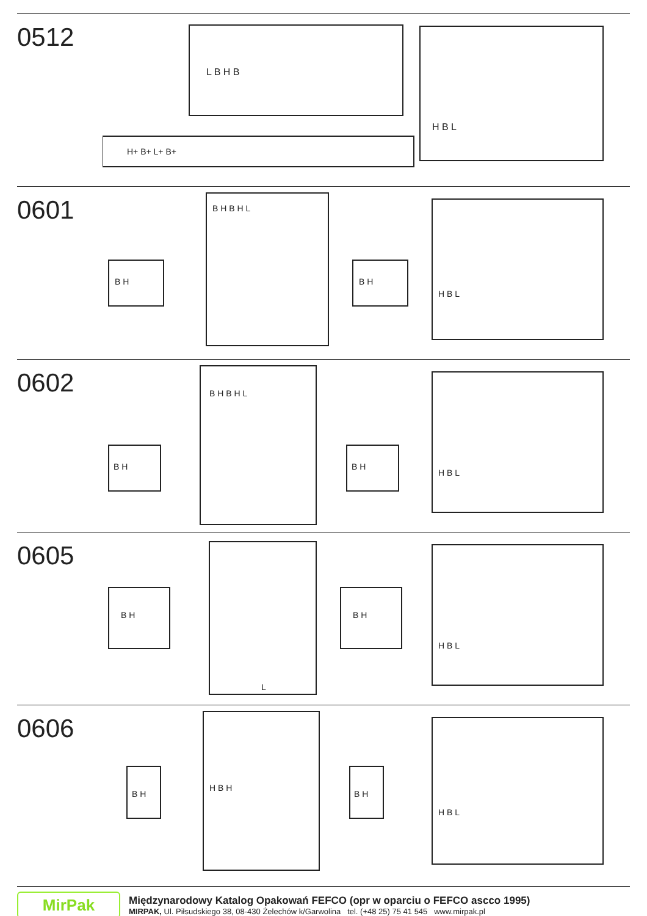0512
L B H B
H+ B+ L+ B+
H B L
0601
B H B H L
B H
B H
H B L
0602
B H B H L
B H
B H
H B L
0605
L
B H
B H
H B L
0606
H B H
B H
B H
H B L
MirPak
Międzynarodowy Katalog Opakowań FEFCO (opr w oparciu o FEFCO ascco 1995)
MIRPAK, Ul. Piłsudskiego 38, 08-430 Żelechów k/Garwolina tel. (+48 25) 75 41 545 www.mirpak.pl